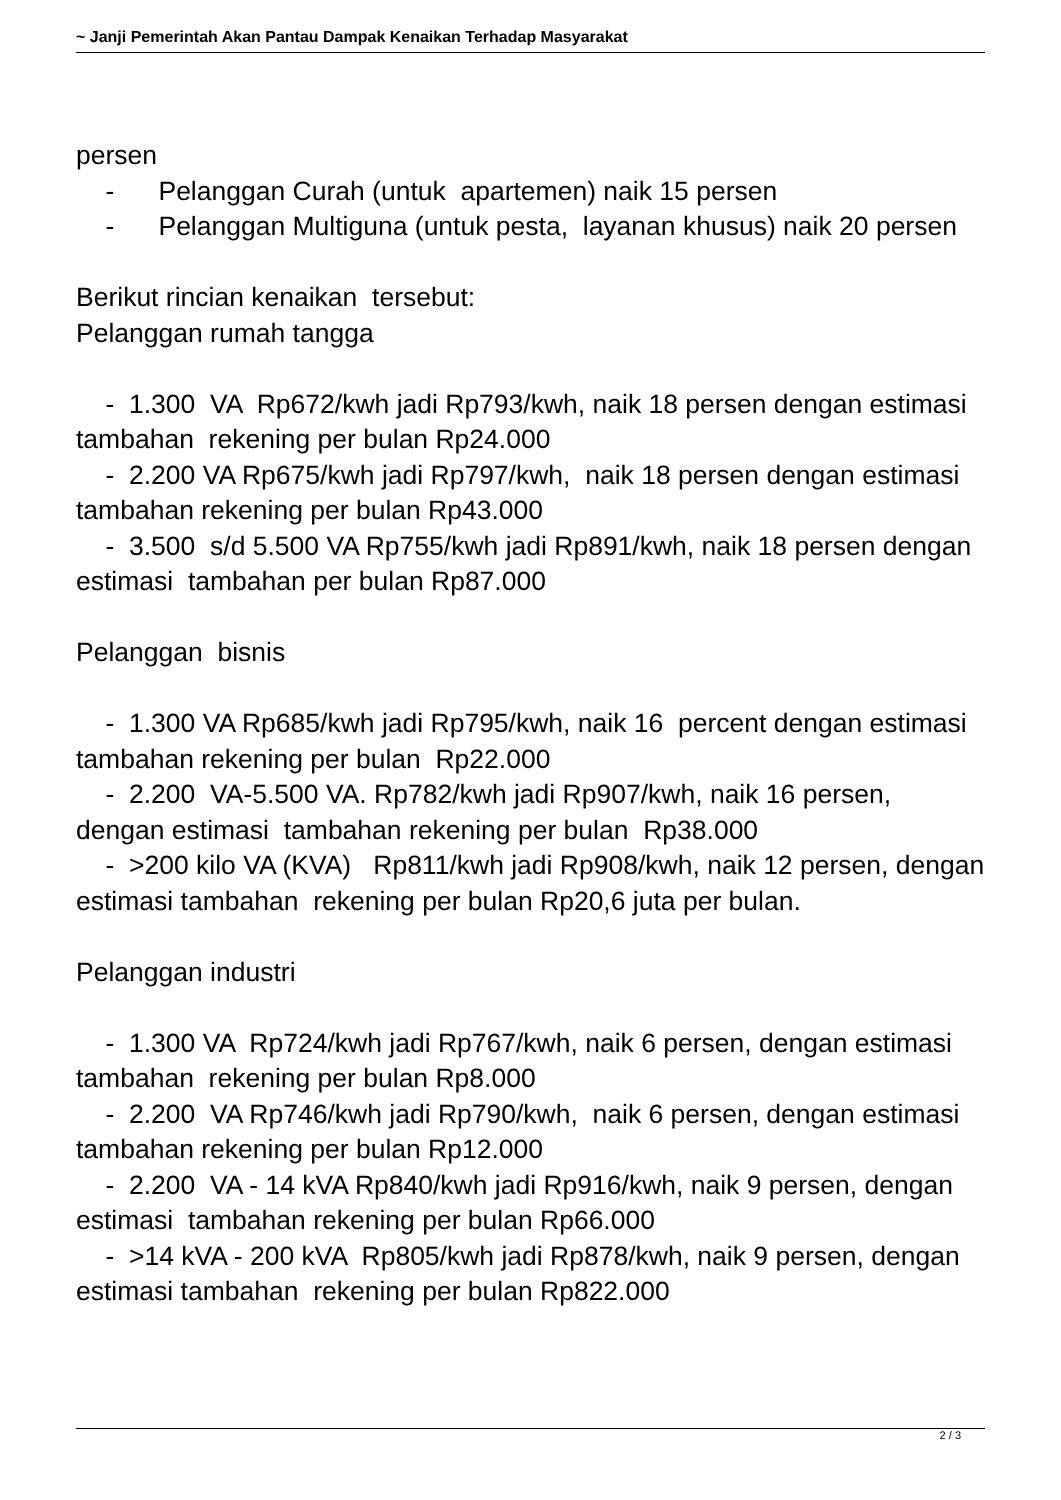~ Janji Pemerintah Akan Pantau Dampak Kenaikan Terhadap Masyarakat
persen - Pelanggan Curah (untuk apartemen) naik 15 persen - Pelanggan Multiguna (untuk pesta, layanan khusus) naik 20 persen Berikut rincian kenaikan tersebut: Pelanggan rumah tangga - 1.300 VA Rp672/kwh jadi Rp793/kwh, naik 18 persen dengan estimasi tambahan rekening per bulan Rp24.000 - 2.200 VA Rp675/kwh jadi Rp797/kwh, naik 18 persen dengan estimasi tambahan rekening per bulan Rp43.000 - 3.500 s/d 5.500 VA Rp755/kwh jadi Rp891/kwh, naik 18 persen dengan estimasi tambahan per bulan Rp87.000 Pelanggan bisnis - 1.300 VA Rp685/kwh jadi Rp795/kwh, naik 16 percent dengan estimasi tambahan rekening per bulan Rp22.000 - 2.200 VA-5.500 VA. Rp782/kwh jadi Rp907/kwh, naik 16 persen, dengan estimasi tambahan rekening per bulan Rp38.000 - >200 kilo VA (KVA) Rp811/kwh jadi Rp908/kwh, naik 12 persen, dengan estimasi tambahan rekening per bulan Rp20,6 juta per bulan. Pelanggan industri - 1.300 VA Rp724/kwh jadi Rp767/kwh, naik 6 persen, dengan estimasi tambahan rekening per bulan Rp8.000 - 2.200 VA Rp746/kwh jadi Rp790/kwh, naik 6 persen, dengan estimasi tambahan rekening per bulan Rp12.000 - 2.200 VA - 14 kVA Rp840/kwh jadi Rp916/kwh, naik 9 persen, dengan estimasi tambahan rekening per bulan Rp66.000 - >14 kVA - 200 kVA Rp805/kwh jadi Rp878/kwh, naik 9 persen, dengan estimasi tambahan rekening per bulan Rp822.000
2 / 3